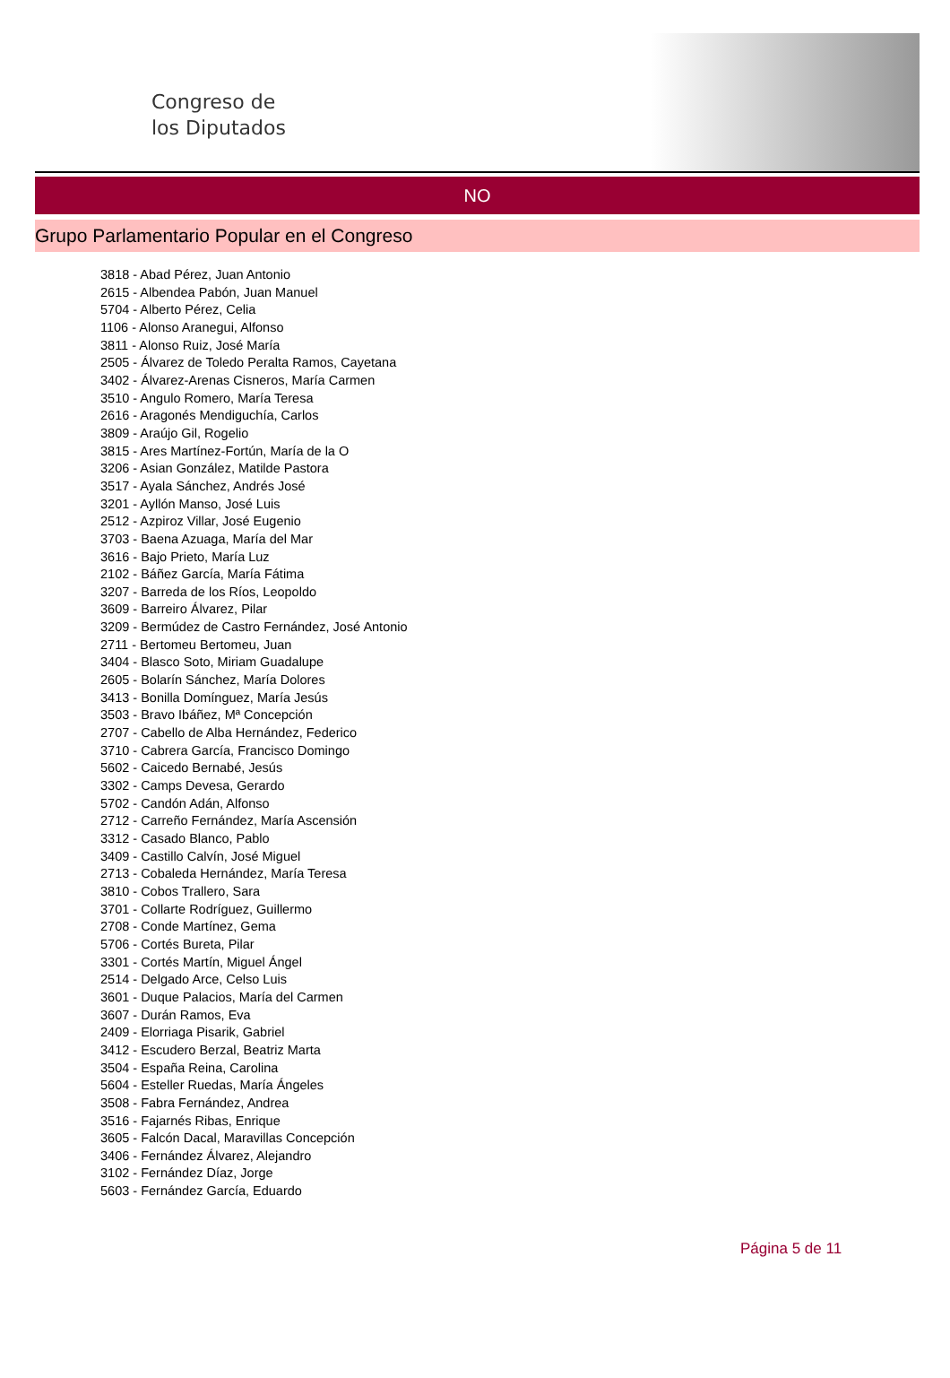Congreso de
los Diputados
NO
Grupo Parlamentario Popular en el Congreso
3818 - Abad Pérez, Juan Antonio
2615 - Albendea Pabón, Juan Manuel
5704 - Alberto Pérez, Celia
1106 - Alonso Aranegui, Alfonso
3811 - Alonso Ruiz, José María
2505 - Álvarez de Toledo Peralta Ramos, Cayetana
3402 - Álvarez-Arenas Cisneros, María Carmen
3510 - Angulo Romero, María Teresa
2616 - Aragonés Mendiguchía, Carlos
3809 - Araújo Gil, Rogelio
3815 - Ares Martínez-Fortún, María de la O
3206 - Asian González, Matilde Pastora
3517 - Ayala Sánchez, Andrés José
3201 - Ayllón Manso, José Luis
2512 - Azpiroz Villar, José Eugenio
3703 - Baena Azuaga, María del Mar
3616 - Bajo Prieto, María Luz
2102 - Báñez García, María Fátima
3207 - Barreda de los Ríos, Leopoldo
3609 - Barreiro Álvarez, Pilar
3209 - Bermúdez de Castro Fernández, José Antonio
2711 - Bertomeu Bertomeu, Juan
3404 - Blasco Soto, Miriam Guadalupe
2605 - Bolarín Sánchez, María Dolores
3413 - Bonilla Domínguez, María Jesús
3503 - Bravo Ibáñez, Mª Concepción
2707 - Cabello de Alba Hernández, Federico
3710 - Cabrera García, Francisco Domingo
5602 - Caicedo Bernabé, Jesús
3302 - Camps Devesa, Gerardo
5702 - Candón Adán, Alfonso
2712 - Carreño Fernández, María Ascensión
3312 - Casado Blanco, Pablo
3409 - Castillo Calvín, José Miguel
2713 - Cobaleda Hernández, María Teresa
3810 - Cobos Trallero, Sara
3701 - Collarte Rodríguez, Guillermo
2708 - Conde Martínez, Gema
5706 - Cortés Bureta, Pilar
3301 - Cortés Martín, Miguel Ángel
2514 - Delgado Arce, Celso Luis
3601 - Duque Palacios, María del Carmen
3607 - Durán Ramos, Eva
2409 - Elorriaga Pisarik, Gabriel
3412 - Escudero Berzal, Beatriz Marta
3504 - España Reina, Carolina
5604 - Esteller Ruedas, María Ángeles
3508 - Fabra Fernández, Andrea
3516 - Fajarnés Ribas, Enrique
3605 - Falcón Dacal, Maravillas Concepción
3406 - Fernández Álvarez, Alejandro
3102 - Fernández Díaz, Jorge
5603 - Fernández García, Eduardo
Página 5 de 11